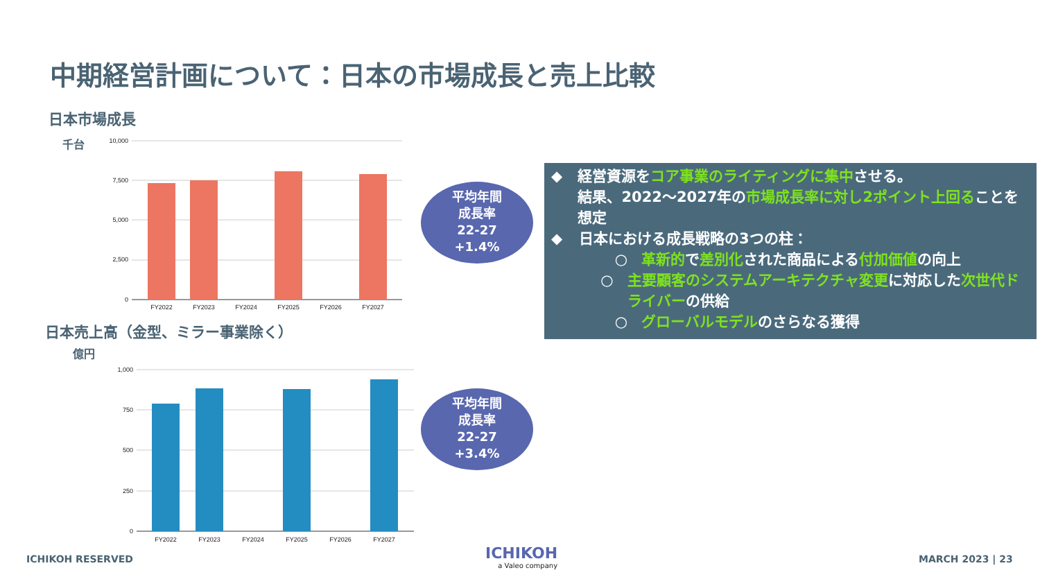中期経営計画について：日本の市場成長と売上比較
日本市場成長
千台
10,000
7,500
5,000
2,500
0
FY2022
FY2023
FY2024
FY2025
FY2026
FY2027
平均年間
成長率
22-27
+1.4%
日本売上高（金型、ミラー事業除く）
億円
1,000
750
500
250
0
FY2022
FY2023
FY2024
FY2025
FY2026
FY2027
平均年間
成長率
22-27
+3.4%
◆ 経営資源をコア事業のライティングに集中させる。
結果、2022～2027年の市場成長率に対し2ポイント上回ることを想定
◆ 日本における成長戦略の3つの柱：
○ 革新的で差別化された商品による付加価値の向上
○ 主要顧客のシステムアーキテクチャ変更に対応した次世代ドライバーの供給
○ グローバルモデルのさらなる獲得
ICHIKOH RESERVED
ICHIKOH
a Valeo company
MARCH 2023 | 23